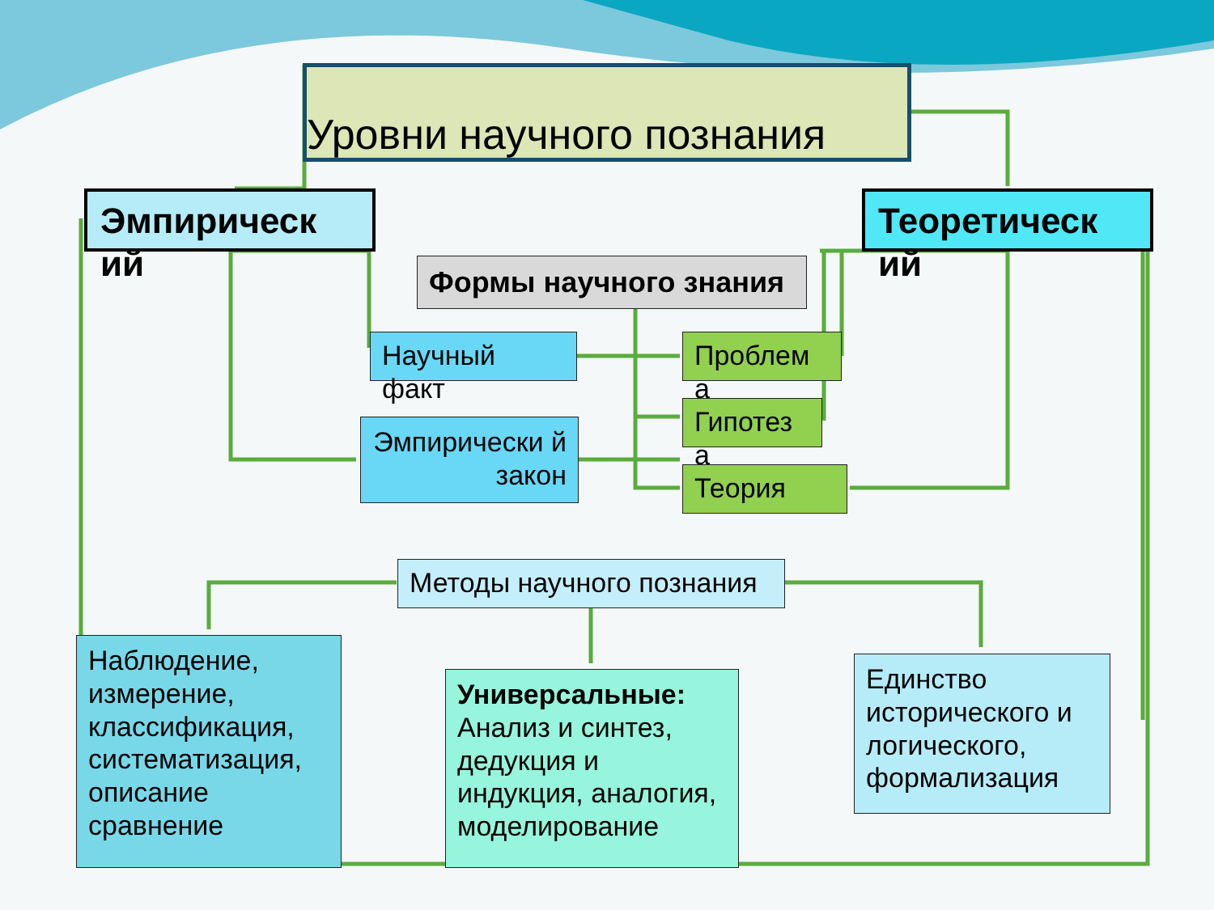Уровни научного познания
Эмпирическ ий
Теоретическ ий
Формы научного знания
Научный факт
Эмпирически й закон
Проблем а
Гипотез а
Теория
Методы научного познания
Наблюдение, измерение, классификация, систематизация, описание сравнение
Универсальные: Анализ и синтез, дедукция и индукция, аналогия, моделирование
Единство исторического и логического, формализация